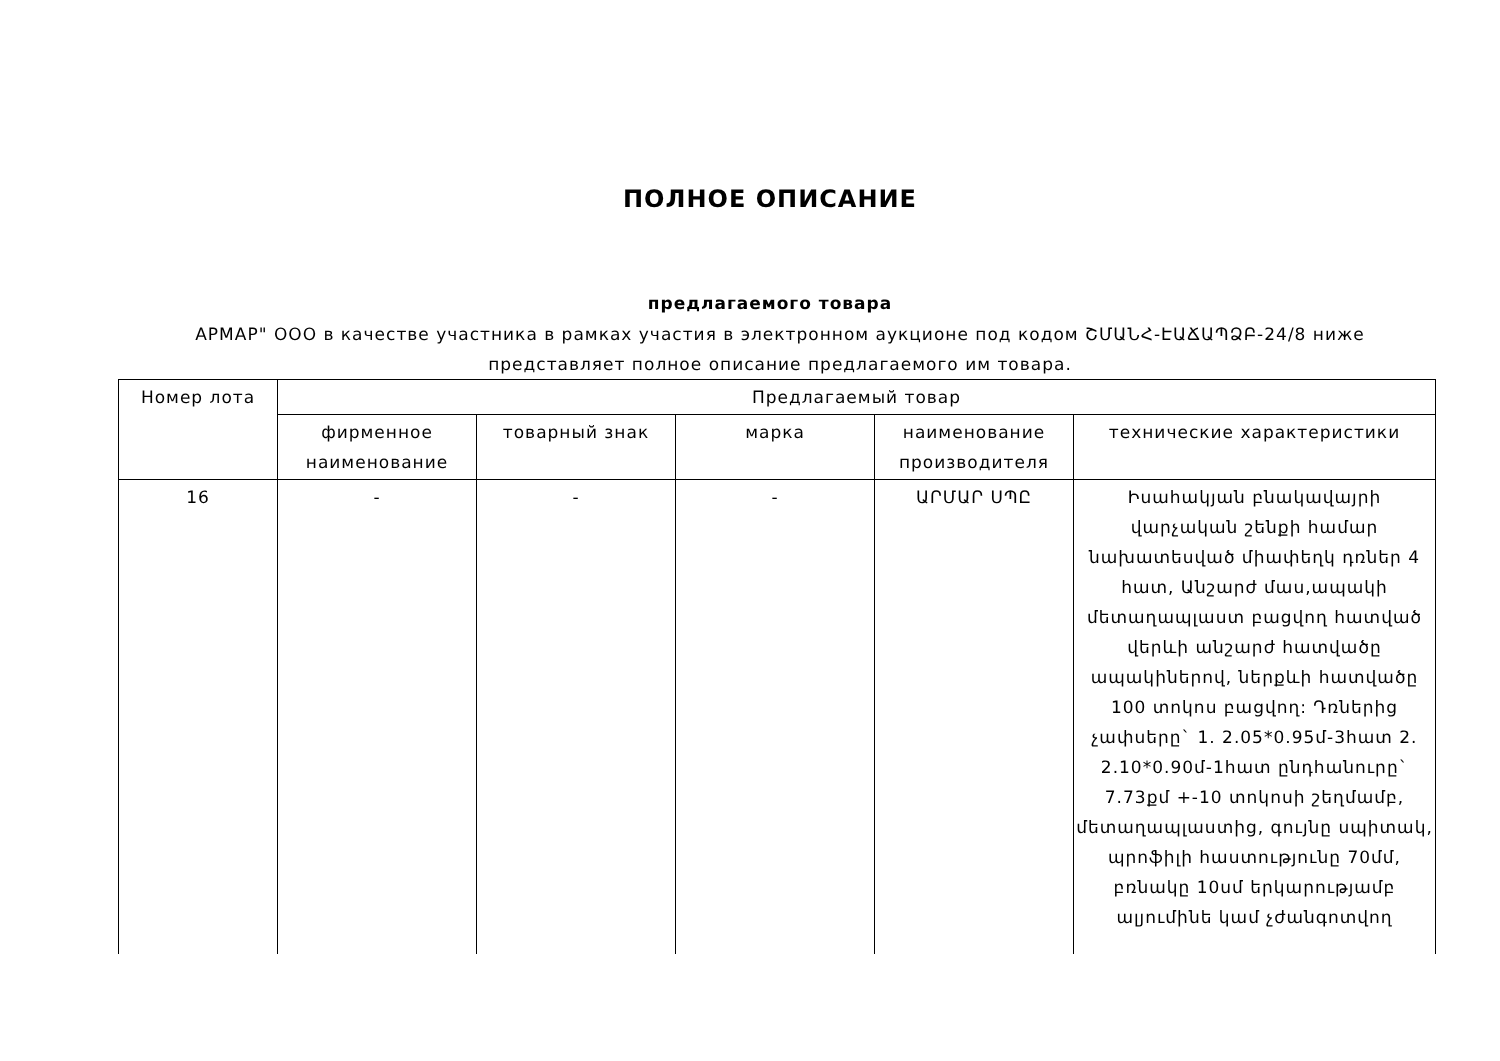ПОЛНОЕ ОПИСАНИЕ
предлагаемого товара
АРМАР" ООО в качестве участника в рамках участия в электронном аукционе под кодом ՇՄԱՆՀ-ԷԱՃԱՊՁԲ-24/8 ниже представляет полное описание предлагаемого им товара.
| Номер лота | Предлагаемый товар | | | | |
| --- | --- | --- | --- | --- | --- |
| | фирменное наименование | товарный знак | марка | наименование производителя | технические характеристики |
| 16 | - | - | - | ԱՐՄԱՐ ՍՊԸ | Իսահակյան բնակավայրի վարչական շենքի համար նախատեսված միափեղկ դռներ 4 հատ, Անշարժ մաս,ապակի մետաղապլաստ բացվող հատված վերևի անշարժ հատվածը ապակիներով, ներքևի հատվածը 100 տոկոս բացվող: Դռներից չափսերը` 1. 2.05*0.95մ-3հատ 2. 2.10*0.90մ-1հատ ընդհանուրը` 7.73քմ +-10 տոկոսի շեղմամբ, մետաղապլաստից, գույնը սպիտակ, պրոֆիլի հաստությունը 70մմ, բռնակը 10սմ երկարությամբ ալյումինե կամ չժանգոտվող |